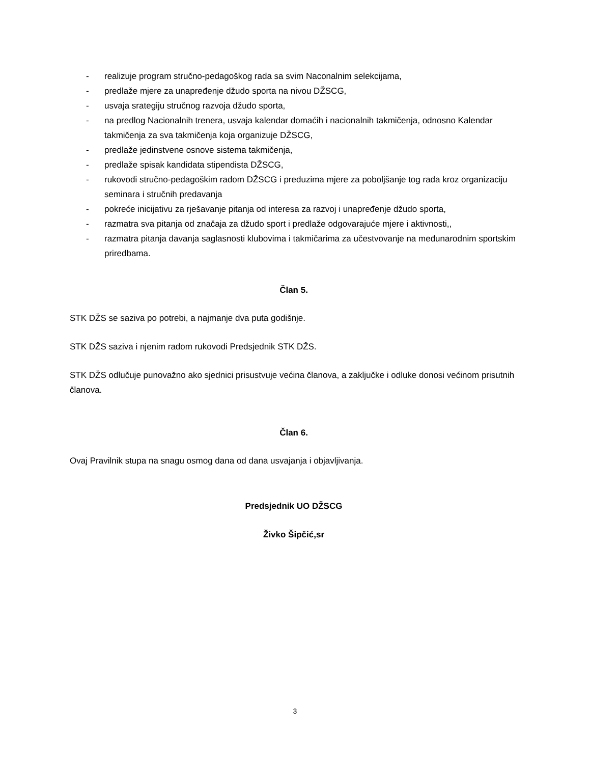- realizuje program stručno-pedagoškog rada sa svim Naconalnim selekcijama,
- predlaže mjere za unapređenje džudo sporta na nivou DŽSCG,
- usvaja srategiju stručnog razvoja džudo sporta,
- na predlog Nacionalnih trenera, usvaja kalendar domaćih i nacionalnih takmičenja, odnosno Kalendar takmičenja za sva takmičenja koja organizuje DŽSCG,
- predlaže jedinstvene osnove sistema takmičenja,
- predlaže spisak kandidata stipendista DŽSCG,
- rukovodi stručno-pedagoškim radom DŽSCG i preduzima mjere za poboljšanje tog rada kroz organizaciju seminara i stručnih predavanja
- pokreće inicijativu za rješavanje pitanja od interesa za razvoj i unapređenje džudo sporta,
- razmatra sva pitanja od značaja za džudo sport i predlaže odgovarajuće mjere i aktivnosti,,
- razmatra pitanja davanja saglasnosti klubovima i takmičarima za učestvovanje na međunarodnim sportskim priredbama.
Član 5.
STK DŽS se saziva po potrebi, a najmanje dva puta godišnje.
STK DŽS saziva i njenim radom rukovodi Predsjednik STK DŽS.
STK DŽS odlučuje punovažno ako sjednici prisustvuje većina članova, a zaključke i odluke donosi većinom prisutnih članova.
Član 6.
Ovaj Pravilnik stupa na snagu osmog dana od dana usvajanja i objavljivanja.
Predsjednik UO DŽSCG
Živko Šipčić,sr
3